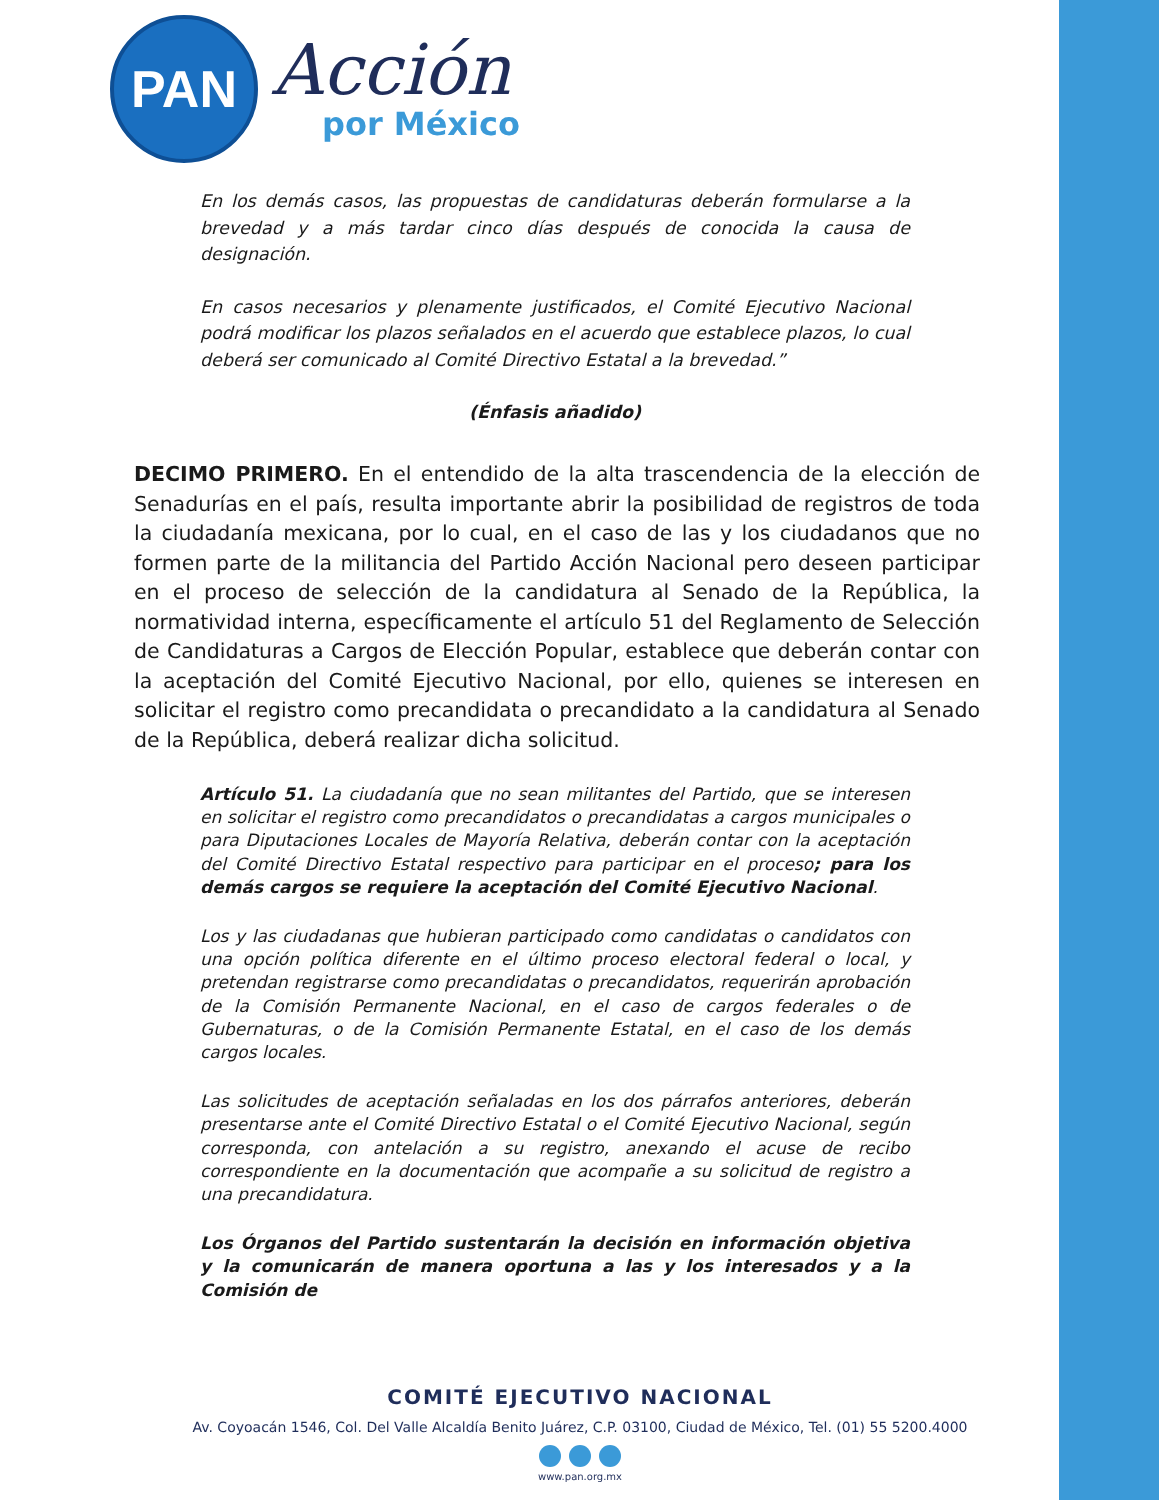PAN
Acción
por México
En los demás casos, las propuestas de candidaturas deberán formularse a la brevedad y a más tardar cinco días después de conocida la causa de designación.
En casos necesarios y plenamente justificados, el Comité Ejecutivo Nacional podrá modificar los plazos señalados en el acuerdo que establece plazos, lo cual deberá ser comunicado al Comité Directivo Estatal a la brevedad.”
(Énfasis añadido)
DECIMO PRIMERO. En el entendido de la alta trascendencia de la elección de Senadurías en el país, resulta importante abrir la posibilidad de registros de toda la ciudadanía mexicana, por lo cual, en el caso de las y los ciudadanos que no formen parte de la militancia del Partido Acción Nacional pero deseen participar en el proceso de selección de la candidatura al Senado de la República, la normatividad interna, específicamente el artículo 51 del Reglamento de Selección de Candidaturas a Cargos de Elección Popular, establece que deberán contar con la aceptación del Comité Ejecutivo Nacional, por ello, quienes se interesen en solicitar el registro como precandidata o precandidato a la candidatura al Senado de la República, deberá realizar dicha solicitud.
Artículo 51. La ciudadanía que no sean militantes del Partido, que se interesen en solicitar el registro como precandidatos o precandidatas a cargos municipales o para Diputaciones Locales de Mayoría Relativa, deberán contar con la aceptación del Comité Directivo Estatal respectivo para participar en el proceso; para los demás cargos se requiere la aceptación del Comité Ejecutivo Nacional.
Los y las ciudadanas que hubieran participado como candidatas o candidatos con una opción política diferente en el último proceso electoral federal o local, y pretendan registrarse como precandidatas o precandidatos, requerirán aprobación de la Comisión Permanente Nacional, en el caso de cargos federales o de Gubernaturas, o de la Comisión Permanente Estatal, en el caso de los demás cargos locales.
Las solicitudes de aceptación señaladas en los dos párrafos anteriores, deberán presentarse ante el Comité Directivo Estatal o el Comité Ejecutivo Nacional, según corresponda, con antelación a su registro, anexando el acuse de recibo correspondiente en la documentación que acompañe a su solicitud de registro a una precandidatura.
Los Órganos del Partido sustentarán la decisión en información objetiva y la comunicarán de manera oportuna a las y los interesados y a la Comisión de
COMITÉ EJECUTIVO NACIONAL
Av. Coyoacán 1546, Col. Del Valle Alcaldía Benito Juárez, C.P. 03100, Ciudad de México, Tel. (01) 55 5200.4000
www.pan.org.mx